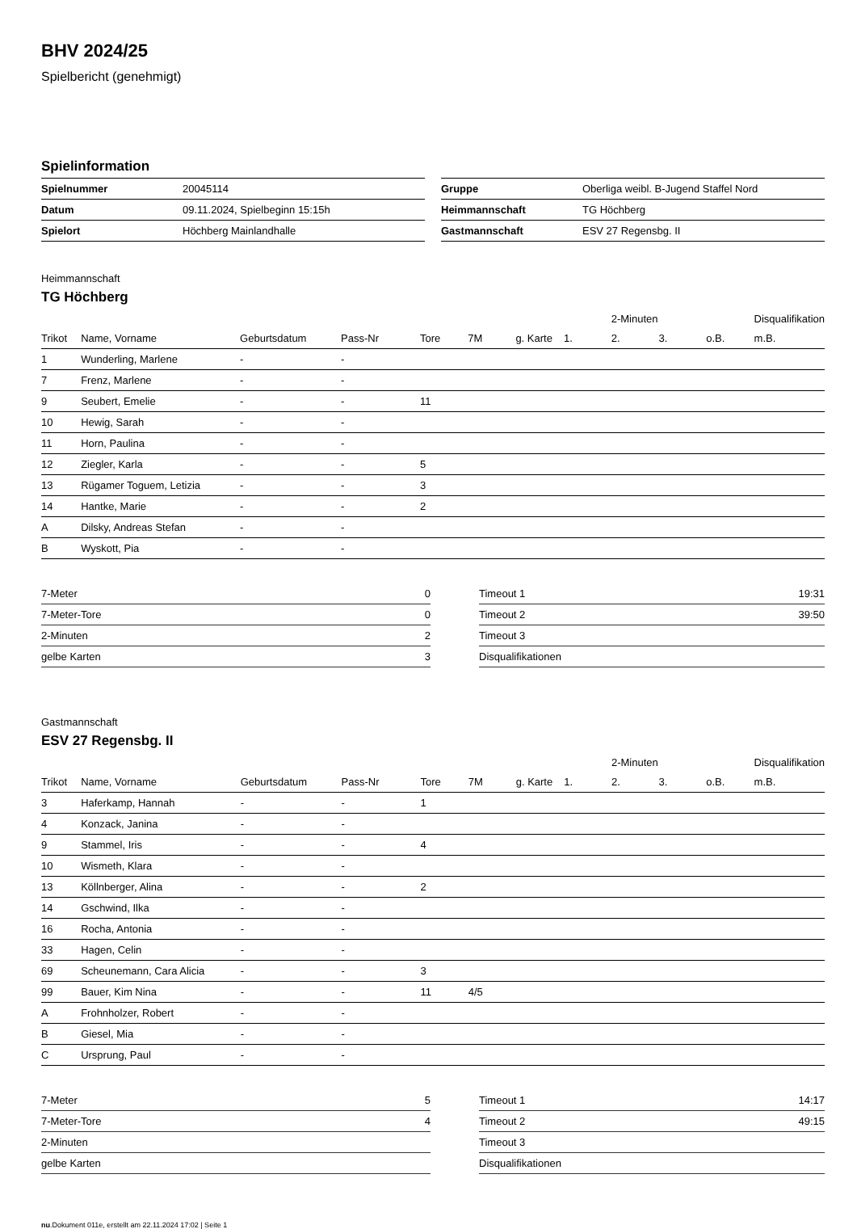BHV 2024/25
Spielbericht (genehmigt)
Spielinformation
| Spielnummer | 20045114 |
| Datum | 09.11.2024, Spielbeginn 15:15h |
| Spielort | Höchberg Mainlandhalle |
| Gruppe | Oberliga weibl. B-Jugend Staffel Nord |
| Heimmannschaft | TG Höchberg |
| Gastmannschaft | ESV 27 Regensbg. II |
Heimmannschaft
TG Höchberg
| | | | | | | | | 2-Minuten | | | Disqualifikation |
| --- | --- | --- | --- | --- | --- | --- | --- | --- | --- | --- | --- |
| Trikot | Name, Vorname | Geburtsdatum | Pass-Nr | Tore | 7M | g. Karte | 1. | 2. | 3. | o.B. | m.B. |
| 1 | Wunderling, Marlene | - | - | | | | | | | | |
| 7 | Frenz, Marlene | - | - | | | | | | | | |
| 9 | Seubert, Emelie | - | - | 11 | | | | | | | |
| 10 | Hewig, Sarah | - | - | | | | | | | | |
| 11 | Horn, Paulina | - | - | | | | | | | | |
| 12 | Ziegler, Karla | - | - | 5 | | | | | | | |
| 13 | Rügamer Toguem, Letizia | - | - | 3 | | | | | | | |
| 14 | Hantke, Marie | - | - | 2 | | | | | | | |
| A | Dilsky, Andreas Stefan | - | - | | | | | | | | |
| B | Wyskott, Pia | - | - | | | | | | | | |
| 7-Meter | 0 |
| 7-Meter-Tore | 0 |
| 2-Minuten | 2 |
| gelbe Karten | 3 |
| Timeout 1 | 19:31 |
| Timeout 2 | 39:50 |
| Timeout 3 | |
| Disqualifikationen | |
Gastmannschaft
ESV 27 Regensbg. II
| | | | | | | | | 2-Minuten | | | Disqualifikation |
| --- | --- | --- | --- | --- | --- | --- | --- | --- | --- | --- | --- |
| Trikot | Name, Vorname | Geburtsdatum | Pass-Nr | Tore | 7M | g. Karte | 1. | 2. | 3. | o.B. | m.B. |
| 3 | Haferkamp, Hannah | - | - | 1 | | | | | | | |
| 4 | Konzack, Janina | - | - | | | | | | | | |
| 9 | Stammel, Iris | - | - | 4 | | | | | | | |
| 10 | Wismeth, Klara | - | - | | | | | | | | |
| 13 | Köllnberger, Alina | - | - | 2 | | | | | | | |
| 14 | Gschwind, Ilka | - | - | | | | | | | | |
| 16 | Rocha, Antonia | - | - | | | | | | | | |
| 33 | Hagen, Celin | - | - | | | | | | | | |
| 69 | Scheunemann, Cara Alicia | - | - | 3 | | | | | | | |
| 99 | Bauer, Kim Nina | - | - | 11 | 4/5 | | | | | | |
| A | Frohnholzer, Robert | - | - | | | | | | | | |
| B | Giesel, Mia | - | - | | | | | | | | |
| C | Ursprung, Paul | - | - | | | | | | | | |
| 7-Meter | 5 |
| 7-Meter-Tore | 4 |
| 2-Minuten | |
| gelbe Karten | |
| Timeout 1 | 14:17 |
| Timeout 2 | 49:15 |
| Timeout 3 | |
| Disqualifikationen | |
nu.Dokument 011e, erstellt am 22.11.2024 17:02 | Seite 1